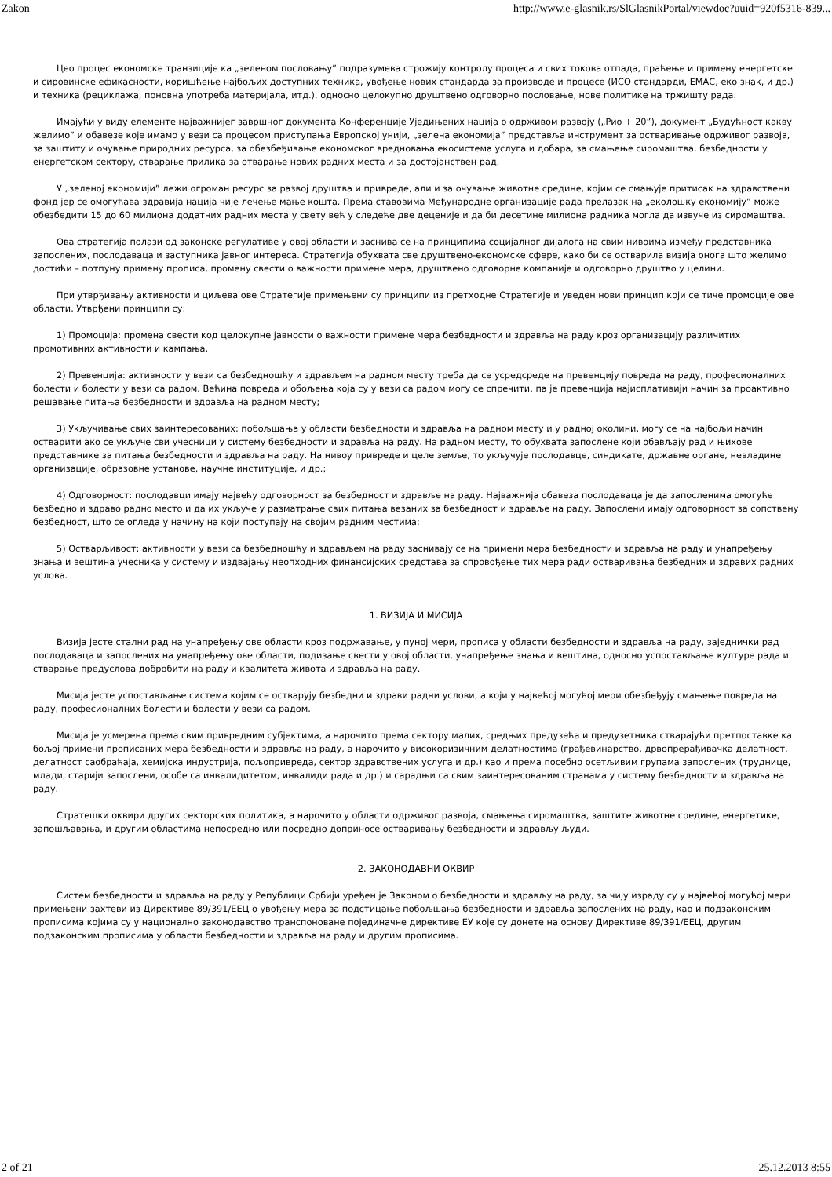Zakon http://www.e-glasnik.rs/SlGlasnikPortal/viewdoc?uuid=920f5316-839...
Цео процес економске транзиције ка „зеленом пословању” подразумева строжију контролу процеса и свих токова отпада, праћење и примену енергетске и сировинске ефикасности, коришћење најбољих доступних техника, увођење нових стандарда за производе и процесе (ИСО стандарди, ЕМАС, еко знак, и др.) и техника (рециклажа, поновна употреба материјала, итд.), односно целокупно друштвено одговорно пословање, нове политике на тржишту рада.
Имајући у виду елементе најважнијег завршног документа Конференције Уједињених нација о одрживом развоју („Рио + 20”), документ „Будућност какву желимо” и обавезе које имамо у вези са процесом приступања Европској унији, „зелена економија” представља инструмент за остваривање одрживог развоја, за заштиту и очување природних ресурса, за обезбеђивање економског вредновања екосистема услуга и добара, за смањење сиромаштва, безбедности у енергетском сектору, стварање прилика за отварање нових радних места и за достојанствен рад.
У „зеленој економији” лежи огроман ресурс за развој друштва и привреде, али и за очување животне средине, којим се смањује притисак на здравствени фонд јер се омогућава здравија нација чије лечење мање кошта. Према ставовима Међународне организације рада прелазак на „еколошку економију” може обезбедити 15 до 60 милиона додатних радних места у свету већ у следеће две деценије и да би десетине милиона радника могла да извуче из сиромаштва.
Ова стратегија полази од законске регулативе у овој области и заснива се на принципима социјалног дијалога на свим нивоима између представника запослених, послодаваца и заступника јавног интереса. Стратегија обухвата све друштвено-економске сфере, како би се остварила визија онога што желимо достићи – потпуну примену прописа, промену свести о важности примене мера, друштвено одговорне компаније и одговорно друштво у целини.
При утврђивању активности и циљева ове Стратегије примењени су принципи из претходне Стратегије и уведен нови принцип који се тиче промоције ове области. Утврђени принципи су:
1) Промоција: промена свести код целокупне јавности о важности примене мера безбедности и здравља на раду кроз организацију различитих промотивних активности и кампања.
2) Превенција: активности у вези са безбедношћу и здрављем на радном месту треба да се усредсреде на превенцију повреда на раду, професионалних болести и болести у вези са радом. Већина повреда и обољења која су у вези са радом могу се спречити, па је превенција најисплативији начин за проактивно решавање питања безбедности и здравља на радном месту;
3) Укључивање свих заинтересованих: побољшања у области безбедности и здравља на радном месту и у радној околини, могу се на најбољи начин остварити ако се укључе сви учесници у систему безбедности и здравља на раду. На радном месту, то обухвата запослене који обављају рад и њихове представнике за питања безбедности и здравља на раду. На нивоу привреде и целе земље, то укључује послодавце, синдикате, државне органе, невладине организације, образовне установе, научне институције, и др.;
4) Одговорност: послодавци имају највећу одговорност за безбедност и здравље на раду. Најважнија обавеза послодаваца је да запосленима омогуће безбедно и здраво радно место и да их укључе у разматрање свих питања везаних за безбедност и здравље на раду. Запослени имају одговорност за сопствену безбедност, што се огледа у начину на који поступају на својим радним местима;
5) Остварљивост: активности у вези са безбедношћу и здрављем на раду заснивају се на примени мера безбедности и здравља на раду и унапређењу знања и вештина учесника у систему и издвајању неопходних финансијских средстава за спровођење тих мера ради остваривања безбедних и здравих радних услова.
1. ВИЗИЈА И МИСИЈА
Визија јесте стални рад на унапређењу ове области кроз подржавање, у пуној мери, прописа у области безбедности и здравља на раду, заједнички рад послодаваца и запослених на унапређењу ове области, подизање свести у овој области, унапређење знања и вештина, односно успостављање културе рада и стварање предуслова добробити на раду и квалитета живота и здравља на раду.
Мисија јесте успостављање система којим се остварују безбедни и здрави радни услови, а који у највећој могућој мери обезбеђују смањење повреда на раду, професионалних болести и болести у вези са радом.
Мисија је усмерена према свим привредним субјектима, а нарочито према сектору малих, средњих предузећа и предузетника стварајући претпоставке ка бољој примени прописаних мера безбедности и здравља на раду, а нарочито у високоризичним делатностима (грађевинарство, дрвопрерађивачка делатност, делатност саобраћаја, хемијска индустрија, пољопривреда, сектор здравствених услуга и др.) као и према посебно осетљивим групама запослених (труднице, млади, старији запослени, особе са инвалидитетом, инвалиди рада и др.) и сарадњи са свим заинтересованим странама у систему безбедности и здравља на раду.
Стратешки оквири других секторских политика, а нарочито у области одрживог развоја, смањења сиромаштва, заштите животне средине, енергетике, запошљавања, и другим областима непосредно или посредно доприносе остваривању безбедности и здрављу људи.
2. ЗАКОНОДАВНИ ОКВИР
Систем безбедности и здравља на раду у Републици Србији уређен је Законом о безбедности и здрављу на раду, за чију израду су у највећој могућој мери примењени захтеви из Директиве 89/391/ЕЕЦ о увођењу мера за подстицање побољшања безбедности и здравља запослених на раду, као и подзаконским прописима којима су у национално законодавство транспоноване појединачне директиве ЕУ које су донете на основу Директиве 89/391/ЕЕЦ, другим подзаконским прописима у области безбедности и здравља на раду и другим прописима.
2 of 21 25.12.2013 8:55